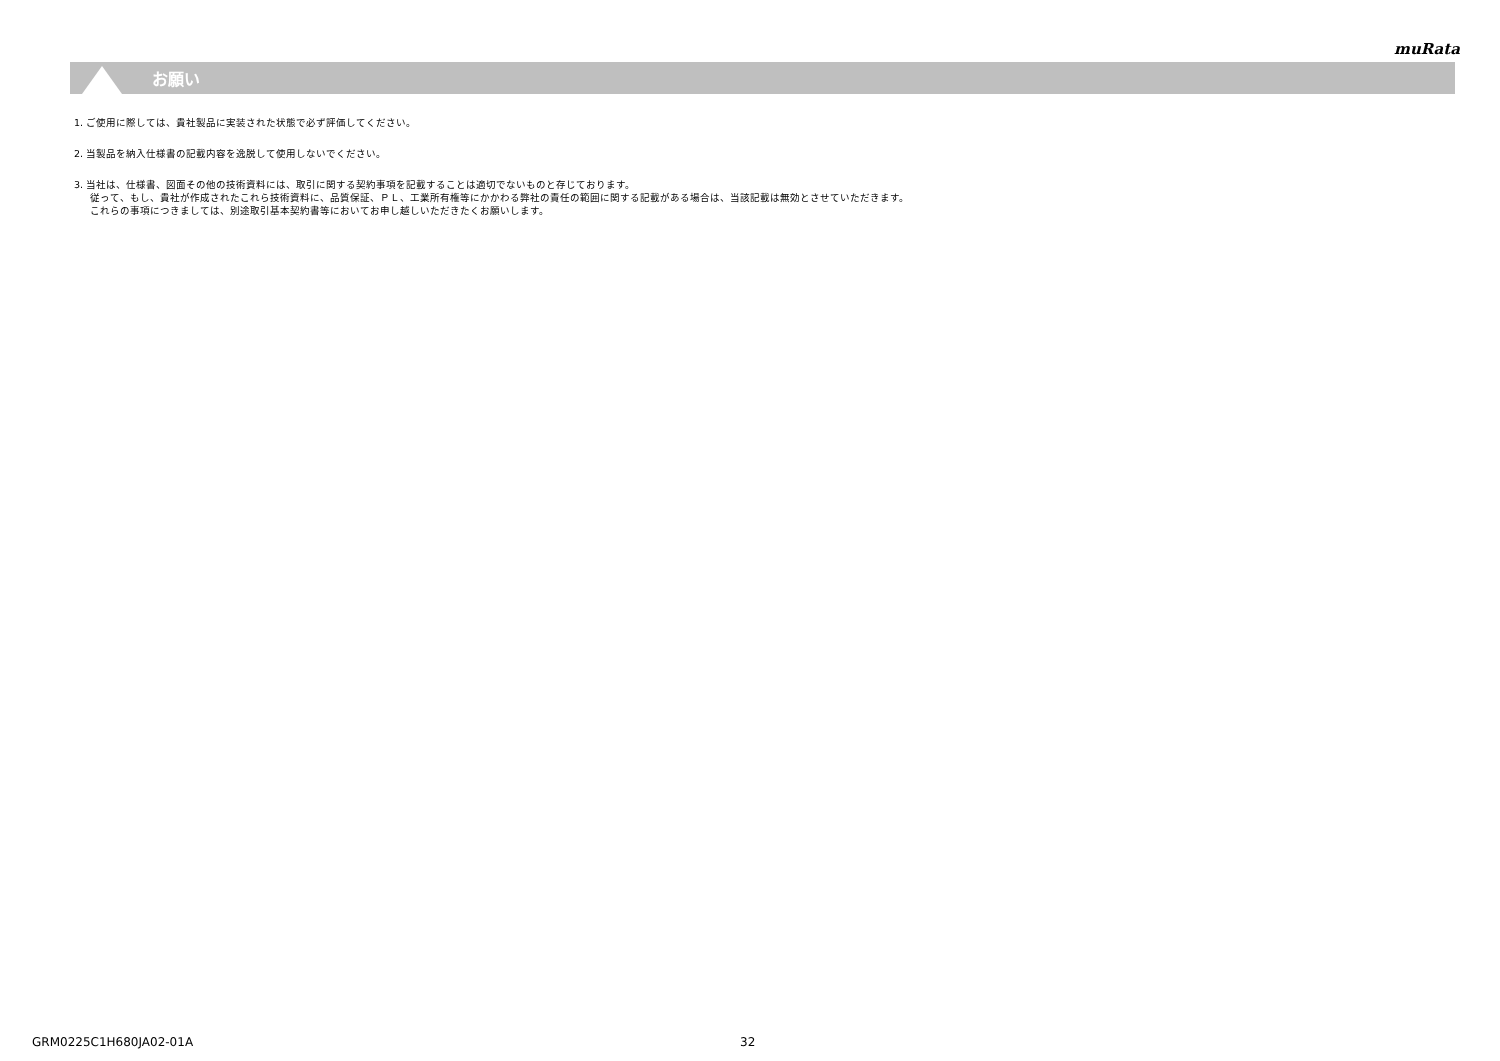muRata
お願い
1. ご使用に際しては、貴社製品に実装された状態で必ず評価してください。
2. 当製品を納入仕様書の記載内容を逸脱して使用しないでください。
3. 当社は、仕様書、図面その他の技術資料には、取引に関する契約事項を記載することは適切でないものと存じております。
従って、もし、貴社が作成されたこれら技術資料に、品質保証、ＰＬ、工業所有権等にかかわる弊社の責任の範囲に関する記載がある場合は、当該記載は無効とさせていただきます。
これらの事項につきましては、別途取引基本契約書等においてお申し越しいただきたくお願いします。
GRM0225C1H680JA02-01A 32